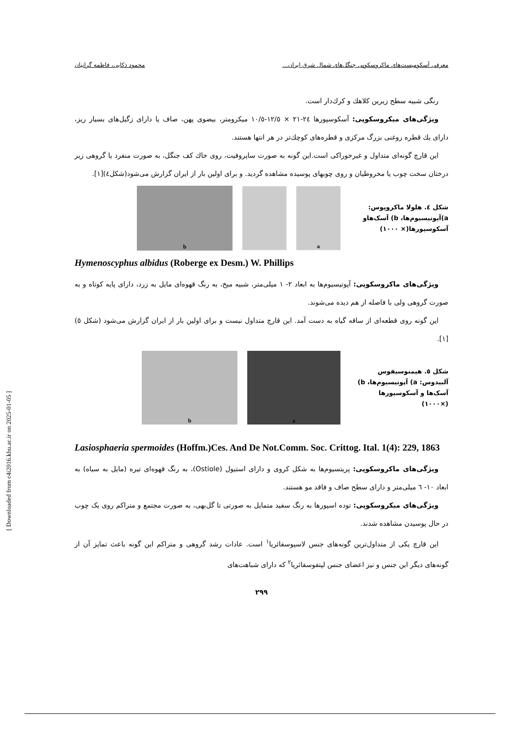معرفی آسکومیست‌های ماکروسکوپی جنگل‌های شمال شرق ایران... محمود ذکایی، فاطمه گرانیان
رنگی شبیه سطح زیرین کلاهك و کرك‌دار است.
ویژگی‌های میکروسکوپی: آسکوسپورها ٢٤-٢١ × ١٢/٥-١٠/٥ میکرومتر، بیضوی پهن، صاف یا دارای زگیل‌های بسیار ریز، دارای یك قطره روغنی بزرگ مرکزی و قطره‌های کوچك‌تر در هر انتها هستند.
این قارچ گونه‌ای متداول و غیرخوراکی است.این گونه به صورت ساپروفیت، روی خاك کف جنگل، به صورت منفرد یا گروهی زیر درختان سخت چوب یا مخروطیان و روی چوبهای پوسیده مشاهده گردید. و برای اولین بار از ایران گزارش می‌شود(شکل٤)[١].
شکل ٤. هلولا ماکروپوس: a)آپوتیسیوم‌ها، b) آسک‌هاو آسکوسپورها(× ١٠٠٠)
a
b
Hymenoscyphus albidus (Roberge ex Desm.) W. Phillips
ویژگی‌های ماکروسکوپی: آپوتیسیوم‌ها به ابعاد ٢- ١ میلی‌متر، شبیه میخ، به رنگ قهوه‌ای مایل به زرد، دارای پایه کوتاه و به صورت گروهی ولی با فاصله از هم دیده می‌شوند.
این گونه روی قطعه‌ای از ساقه گیاه به دست آمد. این قارچ متداول نیست و برای اولین بار از ایران گزارش می‌شود (شکل ٥)[١].
شکل ٥. هیمنوسیفوس آلبیدوس: a) آپوتیسیوم‌ها، b) آسک‌ها و آسکوسپورها (×١٠٠٠)
a b
Lasiosphaeria spermoides (Hoffm.)Ces. And De Not.Comm. Soc. Crittog. Ital. 1(4): 229, 1863
ویژگی‌های ماکروسکوپی: پریتسیوم‌ها به شکل کروی و دارای استیول (Ostiole)، به رنگ قهوه‌ای تیره (مایل به سیاه) به ابعاد ١٠- ٦ میلی‌متر و دارای سطح صاف و فاقد مو هستند.
ویژگی‌های میکروسکوپی: توده اسپورها به رنگ سفید متمایل به صورتی تا گل‌بهی، به صورت مجتمع و متراکم روی یک چوب در حال پوسیدن مشاهده شدند.
این قارچ یکی از متداول‌ترین گونه‌های جنس لاسیوسفائریا<sup>١</sup> است. عادات رشد گروهی و متراکم این گونه باعث تمایز آن از گونه‌های دیگر این جنس و نیز اعضای جنس لپتفوسفائریا<sup>٢</sup> که دارای شباهت‌های
٢٩٩
[ Downloaded from c4i2016.khu.ac.ir on 2025-01-05 ]